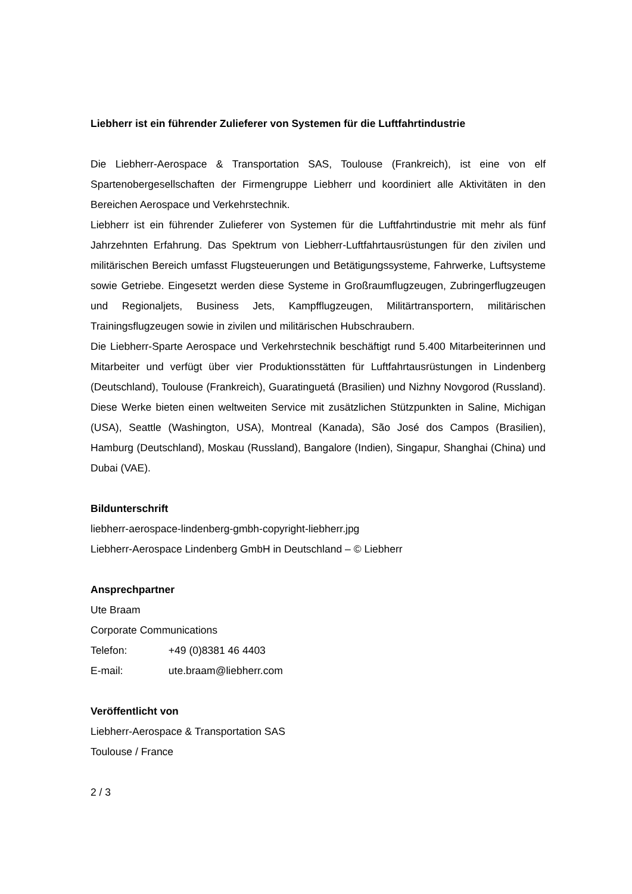Liebherr ist ein führender Zulieferer von Systemen für die Luftfahrtindustrie
Die Liebherr-Aerospace & Transportation SAS, Toulouse (Frankreich), ist eine von elf Spartenobergesellschaften der Firmengruppe Liebherr und koordiniert alle Aktivitäten in den Bereichen Aerospace und Verkehrstechnik.
Liebherr ist ein führender Zulieferer von Systemen für die Luftfahrtindustrie mit mehr als fünf Jahrzehnten Erfahrung. Das Spektrum von Liebherr-Luftfahrtausrüstungen für den zivilen und militärischen Bereich umfasst Flugsteuerungen und Betätigungssysteme, Fahrwerke, Luftsysteme sowie Getriebe. Eingesetzt werden diese Systeme in Großraumflugzeugen, Zubringerflugzeugen und Regionaljets, Business Jets, Kampfflugzeugen, Militärtransportern, militärischen Trainingsflugzeugen sowie in zivilen und militärischen Hubschraubern.
Die Liebherr-Sparte Aerospace und Verkehrstechnik beschäftigt rund 5.400 Mitarbeiterinnen und Mitarbeiter und verfügt über vier Produktionsstätten für Luftfahrtausrüstungen in Lindenberg (Deutschland), Toulouse (Frankreich), Guaratinguetá (Brasilien) und Nizhny Novgorod (Russland). Diese Werke bieten einen weltweiten Service mit zusätzlichen Stützpunkten in Saline, Michigan (USA), Seattle (Washington, USA), Montreal (Kanada), São José dos Campos (Brasilien), Hamburg (Deutschland), Moskau (Russland), Bangalore (Indien), Singapur, Shanghai (China) und Dubai (VAE).
Bildunterschrift
liebherr-aerospace-lindenberg-gmbh-copyright-liebherr.jpg
Liebherr-Aerospace Lindenberg GmbH in Deutschland – © Liebherr
Ansprechpartner
Ute Braam
Corporate Communications
Telefon: +49 (0)8381 46 4403
E-mail: ute.braam@liebherr.com
Veröffentlicht von
Liebherr-Aerospace & Transportation SAS
Toulouse / France
2 / 3